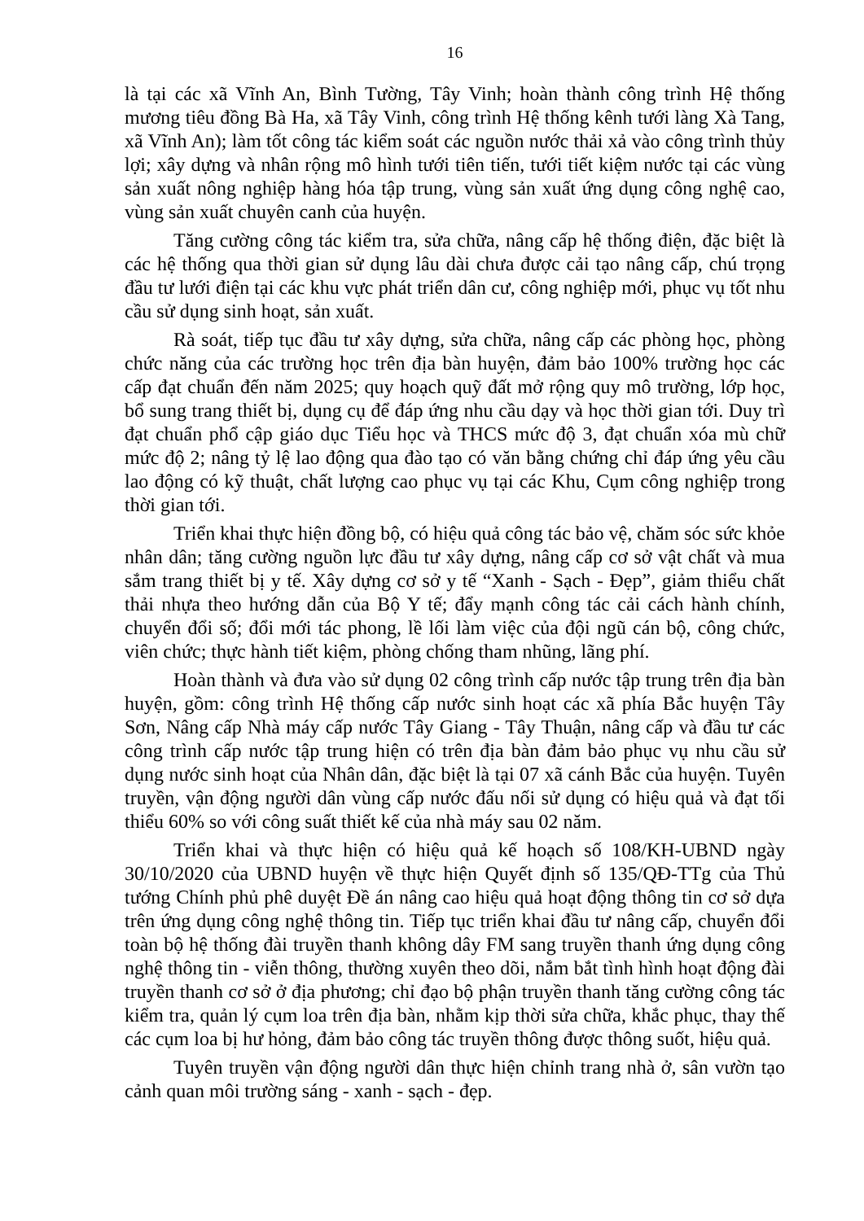16
là tại các xã Vĩnh An, Bình Tường, Tây Vinh; hoàn thành công trình Hệ thống mương tiêu đồng Bà Ha, xã Tây Vinh, công trình Hệ thống kênh tưới làng Xà Tang, xã Vĩnh An); làm tốt công tác kiểm soát các nguồn nước thải xả vào công trình thủy lợi; xây dựng và nhân rộng mô hình tưới tiên tiến, tưới tiết kiệm nước tại các vùng sản xuất nông nghiệp hàng hóa tập trung, vùng sản xuất ứng dụng công nghệ cao, vùng sản xuất chuyên canh của huyện.
Tăng cường công tác kiểm tra, sửa chữa, nâng cấp hệ thống điện, đặc biệt là các hệ thống qua thời gian sử dụng lâu dài chưa được cải tạo nâng cấp, chú trọng đầu tư lưới điện tại các khu vực phát triển dân cư, công nghiệp mới, phục vụ tốt nhu cầu sử dụng sinh hoạt, sản xuất.
Rà soát, tiếp tục đầu tư xây dựng, sửa chữa, nâng cấp các phòng học, phòng chức năng của các trường học trên địa bàn huyện, đảm bảo 100% trường học các cấp đạt chuẩn đến năm 2025; quy hoạch quỹ đất mở rộng quy mô trường, lớp học, bổ sung trang thiết bị, dụng cụ để đáp ứng nhu cầu dạy và học thời gian tới. Duy trì đạt chuẩn phổ cập giáo dục Tiểu học và THCS mức độ 3, đạt chuẩn xóa mù chữ mức độ 2; nâng tỷ lệ lao động qua đào tạo có văn bằng chứng chỉ đáp ứng yêu cầu lao động có kỹ thuật, chất lượng cao phục vụ tại các Khu, Cụm công nghiệp trong thời gian tới.
Triển khai thực hiện đồng bộ, có hiệu quả công tác bảo vệ, chăm sóc sức khỏe nhân dân; tăng cường nguồn lực đầu tư xây dựng, nâng cấp cơ sở vật chất và mua sắm trang thiết bị y tế. Xây dựng cơ sở y tế “Xanh - Sạch - Đẹp”, giảm thiểu chất thải nhựa theo hướng dẫn của Bộ Y tế; đẩy mạnh công tác cải cách hành chính, chuyển đổi số; đổi mới tác phong, lề lối làm việc của đội ngũ cán bộ, công chức, viên chức; thực hành tiết kiệm, phòng chống tham nhũng, lãng phí.
Hoàn thành và đưa vào sử dụng 02 công trình cấp nước tập trung trên địa bàn huyện, gồm: công trình Hệ thống cấp nước sinh hoạt các xã phía Bắc huyện Tây Sơn, Nâng cấp Nhà máy cấp nước Tây Giang - Tây Thuận, nâng cấp và đầu tư các công trình cấp nước tập trung hiện có trên địa bàn đảm bảo phục vụ nhu cầu sử dụng nước sinh hoạt của Nhân dân, đặc biệt là tại 07 xã cánh Bắc của huyện. Tuyên truyền, vận động người dân vùng cấp nước đấu nối sử dụng có hiệu quả và đạt tối thiểu 60% so với công suất thiết kế của nhà máy sau 02 năm.
Triển khai và thực hiện có hiệu quả kế hoạch số 108/KH-UBND ngày 30/10/2020 của UBND huyện về thực hiện Quyết định số 135/QĐ-TTg của Thủ tướng Chính phủ phê duyệt Đề án nâng cao hiệu quả hoạt động thông tin cơ sở dựa trên ứng dụng công nghệ thông tin. Tiếp tục triển khai đầu tư nâng cấp, chuyển đổi toàn bộ hệ thống đài truyền thanh không dây FM sang truyền thanh ứng dụng công nghệ thông tin - viễn thông, thường xuyên theo dõi, nắm bắt tình hình hoạt động đài truyền thanh cơ sở ở địa phương; chỉ đạo bộ phận truyền thanh tăng cường công tác kiểm tra, quản lý cụm loa trên địa bàn, nhằm kịp thời sửa chữa, khắc phục, thay thế các cụm loa bị hư hỏng, đảm bảo công tác truyền thông được thông suốt, hiệu quả.
Tuyên truyền vận động người dân thực hiện chỉnh trang nhà ở, sân vườn tạo cảnh quan môi trường sáng - xanh - sạch - đẹp.